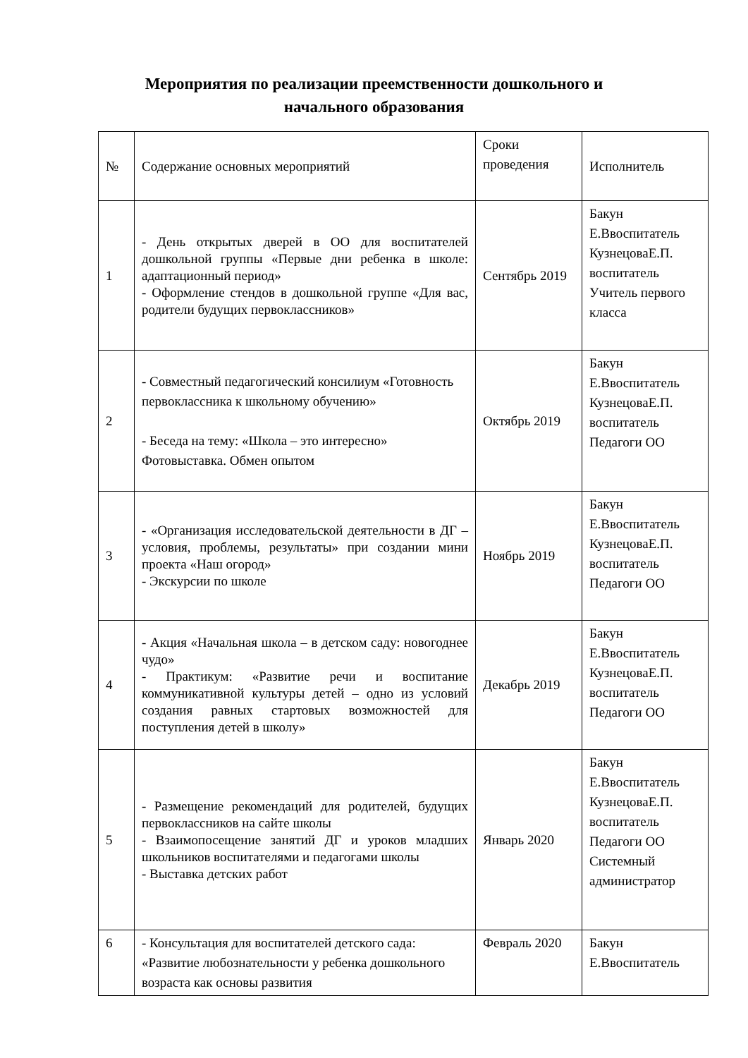Мероприятия по реализации преемственности дошкольного и
начального образования
| № | Содержание основных мероприятий | Сроки проведения | Исполнитель |
| --- | --- | --- | --- |
| 1 | - День открытых дверей в ОО для воспитателей дошкольной группы «Первые дни ребенка в школе: адаптационный период» - Оформление стендов в дошкольной группе «Для вас, родители будущих первоклассников» | Сентябрь 2019 | Бакун Е.Ввоспитатель КузнецоваЕ.П. воспитатель Учитель первого класса |
| 2 | - Совместный педагогический консилиум «Готовность первоклассника к школьному обучению» - Беседа на тему: «Школа – это интересно» Фотовыставка. Обмен опытом | Октябрь 2019 | Бакун Е.Ввоспитатель КузнецоваЕ.П. воспитатель Педагоги ОО |
| 3 | - «Организация исследовательской деятельности в ДГ – условия, проблемы, результаты» при создании мини проекта «Наш огород» - Экскурсии по школе | Ноябрь 2019 | Бакун Е.Ввоспитатель КузнецоваЕ.П. воспитатель Педагоги ОО |
| 4 | - Акция «Начальная школа – в детском саду: новогоднее чудо» - Практикум: «Развитие речи и воспитание коммуникативной культуры детей – одно из условий создания равных стартовых возможностей для поступления детей в школу» | Декабрь 2019 | Бакун Е.Ввоспитатель КузнецоваЕ.П. воспитатель Педагоги ОО |
| 5 | - Размещение рекомендаций для родителей, будущих первоклассников на сайте школы - Взаимопосещение занятий ДГ и уроков младших школьников воспитателями и педагогами школы - Выставка детских работ | Январь 2020 | Бакун Е.Ввоспитатель КузнецоваЕ.П. воспитатель Педагоги ОО Системный администратор |
| 6 | - Консультация для воспитателей детского сада: «Развитие любознательности у ребенка дошкольного возраста как основы развития | Февраль 2020 | Бакун Е.Ввоспитатель |